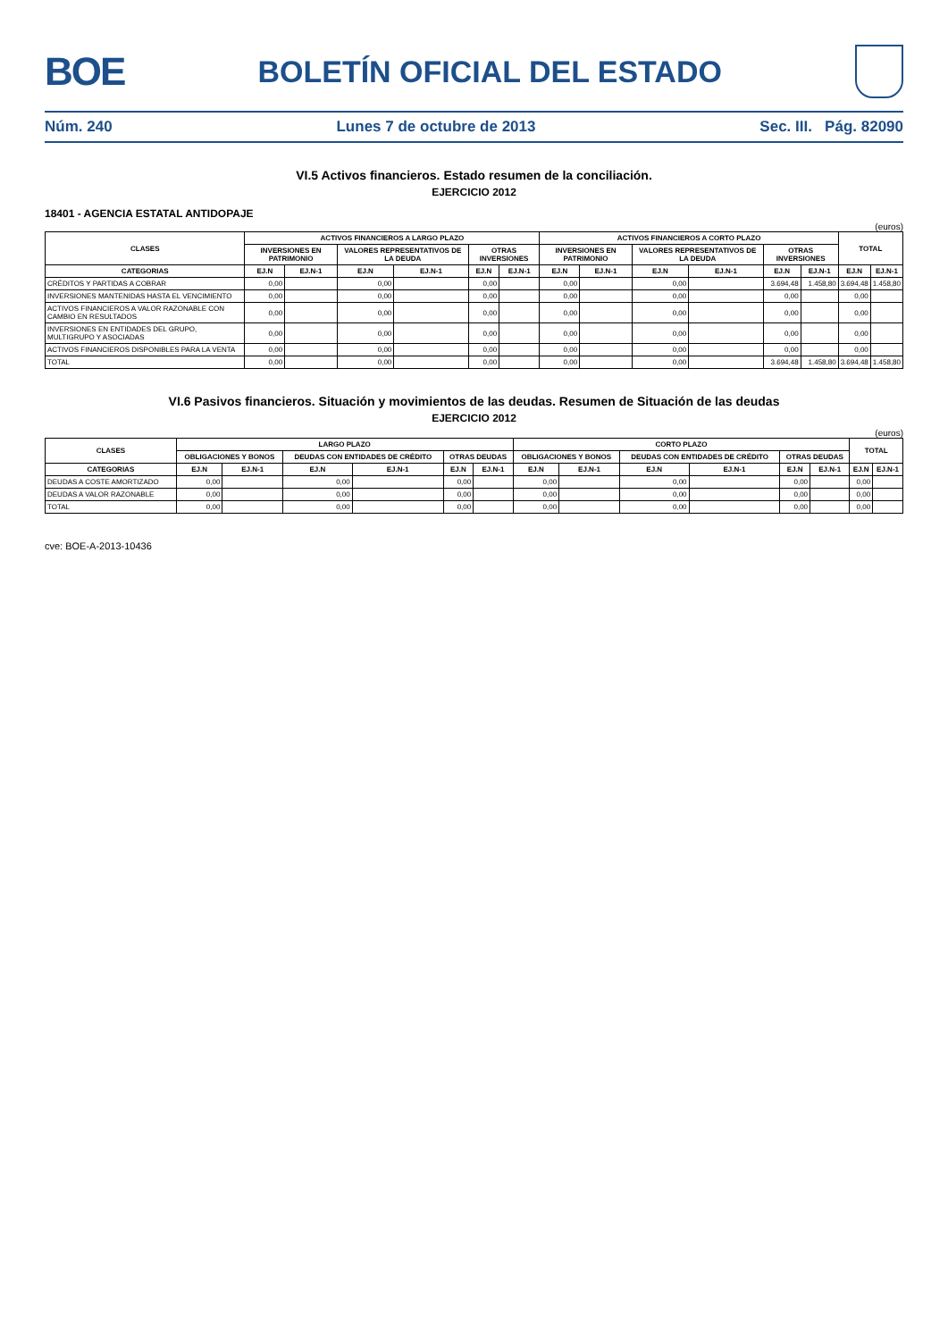BOE
BOLETÍN OFICIAL DEL ESTADO
Núm. 240 Lunes 7 de octubre de 2013 Sec. III. Pág. 82090
VI.5 Activos financieros. Estado resumen de la conciliación.
EJERCICIO 2012
18401 - AGENCIA ESTATAL ANTIDOPAJE
(euros)
| CLASES | ACTIVOS FINANCIEROS A LARGO PLAZO | | | | | | ACTIVOS FINANCIEROS A CORTO PLAZO | | | | | | TOTAL | |
| --- | --- | --- | --- | --- | --- | --- | --- | --- | --- | --- | --- | --- | --- | --- |
| | INVERSIONES EN PATRIMONIO | | VALORES REPRESENTATIVOS DE LA DEUDA | | OTRAS INVERSIONES | | INVERSIONES EN PATRIMONIO | | VALORES REPRESENTATIVOS DE LA DEUDA | | OTRAS INVERSIONES | | | |
| CATEGORIAS | EJ.N | EJ.N-1 | EJ.N | EJ.N-1 | EJ.N | EJ.N-1 | EJ.N | EJ.N-1 | EJ.N | EJ.N-1 | EJ.N | EJ.N-1 | EJ.N | EJ.N-1 |
| CRÉDITOS Y PARTIDAS A COBRAR | 0,00 | | 0,00 | | 0,00 | | 0,00 | | 0,00 | | 3.694,48 | 1.458,80 | 3.694,48 | 1.458,80 |
| INVERSIONES MANTENIDAS HASTA EL VENCIMIENTO | 0,00 | | 0,00 | | 0,00 | | 0,00 | | 0,00 | | 0,00 | | 0,00 | |
| ACTIVOS FINANCIEROS A VALOR RAZONABLE CON CAMBIO EN RESULTADOS | 0,00 | | 0,00 | | 0,00 | | 0,00 | | 0,00 | | 0,00 | | 0,00 | |
| INVERSIONES EN ENTIDADES DEL GRUPO, MULTIGRUPO Y ASOCIADAS | 0,00 | | 0,00 | | 0,00 | | 0,00 | | 0,00 | | 0,00 | | 0,00 | |
| ACTIVOS FINANCIEROS DISPONIBLES PARA LA VENTA | 0,00 | | 0,00 | | 0,00 | | 0,00 | | 0,00 | | 0,00 | | 0,00 | |
| TOTAL | 0,00 | | 0,00 | | 0,00 | | 0,00 | | 0,00 | | 3.694,48 | 1.458,80 | 3.694,48 | 1.458,80 |
VI.6 Pasivos financieros. Situación y movimientos de las deudas. Resumen de Situación de las deudas
EJERCICIO 2012
(euros)
| CLASES | LARGO PLAZO | | | | | | CORTO PLAZO | | | | | | TOTAL | |
| --- | --- | --- | --- | --- | --- | --- | --- | --- | --- | --- | --- | --- | --- | --- |
| | OBLIGACIONES Y BONOS | | DEUDAS CON ENTIDADES DE CRÉDITO | | OTRAS DEUDAS | | OBLIGACIONES Y BONOS | | DEUDAS CON ENTIDADES DE CRÉDITO | | OTRAS DEUDAS | | | |
| CATEGORIAS | EJ.N | EJ.N-1 | EJ.N | EJ.N-1 | EJ.N | EJ.N-1 | EJ.N | EJ.N-1 | EJ.N | EJ.N-1 | EJ.N | EJ.N-1 | EJ.N | EJ.N-1 |
| DEUDAS A COSTE AMORTIZADO | 0,00 | | 0,00 | | 0,00 | | 0,00 | | 0,00 | | 0,00 | | 0,00 | |
| DEUDAS A VALOR RAZONABLE | 0,00 | | 0,00 | | 0,00 | | 0,00 | | 0,00 | | 0,00 | | 0,00 | |
| TOTAL | 0,00 | | 0,00 | | 0,00 | | 0,00 | | 0,00 | | 0,00 | | 0,00 | |
cve: BOE-A-2013-10436